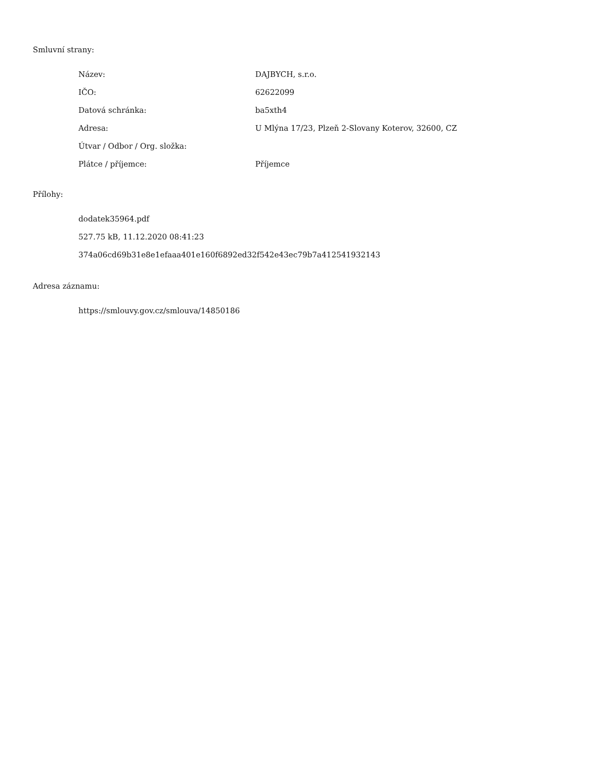Smluvní strany:
| Název: | DAJBYCH, s.r.o. |
| IČO: | 62622099 |
| Datová schránka: | ba5xth4 |
| Adresa: | U Mlýna 17/23, Plzeň 2-Slovany Koterov, 32600, CZ |
| Útvar / Odbor / Org. složka: | |
| Plátce / příjemce: | Příjemce |
Přílohy:
dodatek35964.pdf
527.75 kB, 11.12.2020 08:41:23
374a06cd69b31e8e1efaaa401e160f6892ed32f542e43ec79b7a412541932143
Adresa záznamu:
https://smlouvy.gov.cz/smlouva/14850186